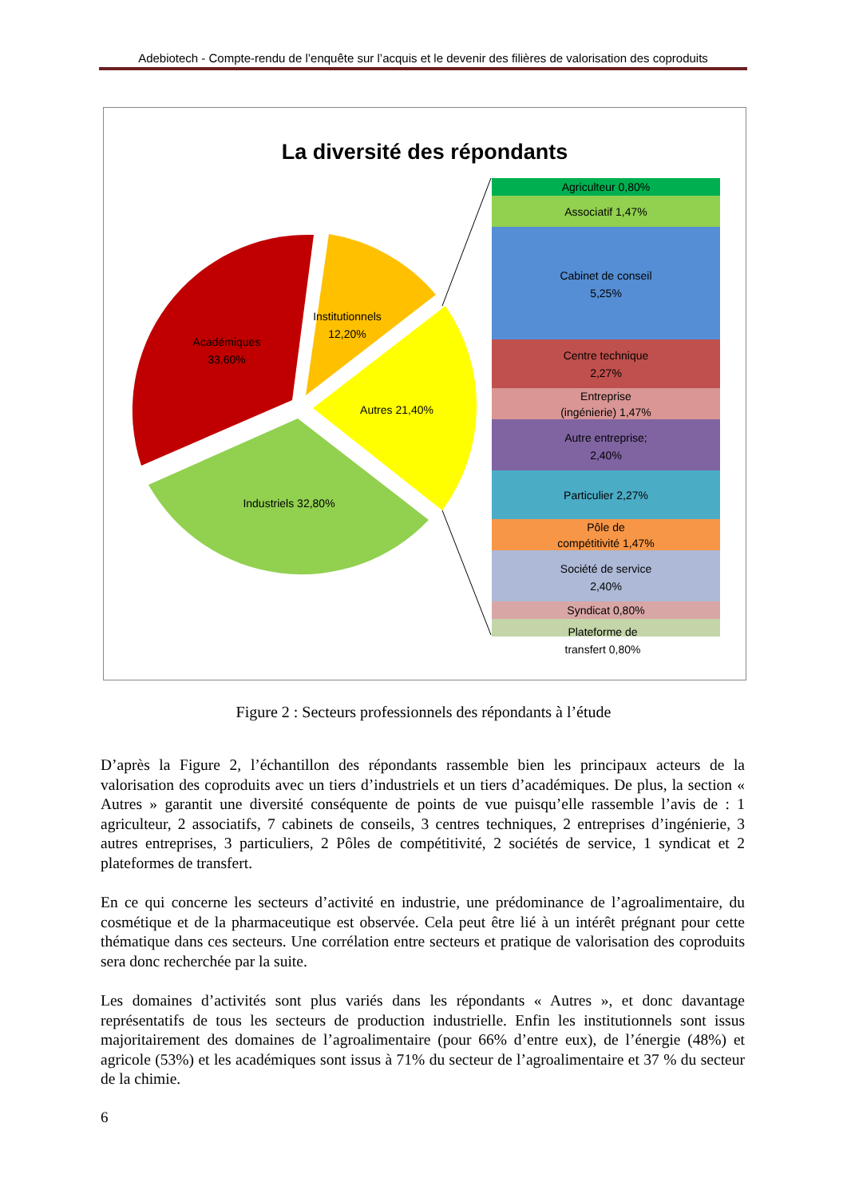Adebiotech - Compte-rendu de l’enquête sur l’acquis et le devenir des filières de valorisation des coproduits
La diversité des répondants
Académiques
33,60%
Institutionnels
12,20%
Autres 21,40%
Industriels 32,80%
Agriculteur 0,80%
Associatif 1,47%
Cabinet de conseil
5,25%
Centre technique
2,27%
Entreprise
(ingénierie) 1,47%
Autre entreprise;
2,40%
Particulier 2,27%
Pôle de
compétitivité 1,47%
Société de service
2,40%
Syndicat 0,80%
Plateforme de
transfert 0,80%
Figure 2 : Secteurs professionnels des répondants à l’étude
D’après la Figure 2, l’échantillon des répondants rassemble bien les principaux acteurs de la valorisation des coproduits avec un tiers d’industriels et un tiers d’académiques. De plus, la section « Autres » garantit une diversité conséquente de points de vue puisqu’elle rassemble l’avis de : 1 agriculteur, 2 associatifs, 7 cabinets de conseils, 3 centres techniques, 2 entreprises d’ingénierie, 3 autres entreprises, 3 particuliers, 2 Pôles de compétitivité, 2 sociétés de service, 1 syndicat et 2 plateformes de transfert.
En ce qui concerne les secteurs d’activité en industrie, une prédominance de l’agroalimentaire, du cosmétique et de la pharmaceutique est observée. Cela peut être lié à un intérêt prégnant pour cette thématique dans ces secteurs. Une corrélation entre secteurs et pratique de valorisation des coproduits sera donc recherchée par la suite.
Les domaines d’activités sont plus variés dans les répondants « Autres », et donc davantage représentatifs de tous les secteurs de production industrielle. Enfin les institutionnels sont issus majoritairement des domaines de l’agroalimentaire (pour 66% d’entre eux), de l’énergie (48%) et agricole (53%) et les académiques sont issus à 71% du secteur de l’agroalimentaire et 37 % du secteur de la chimie.
6